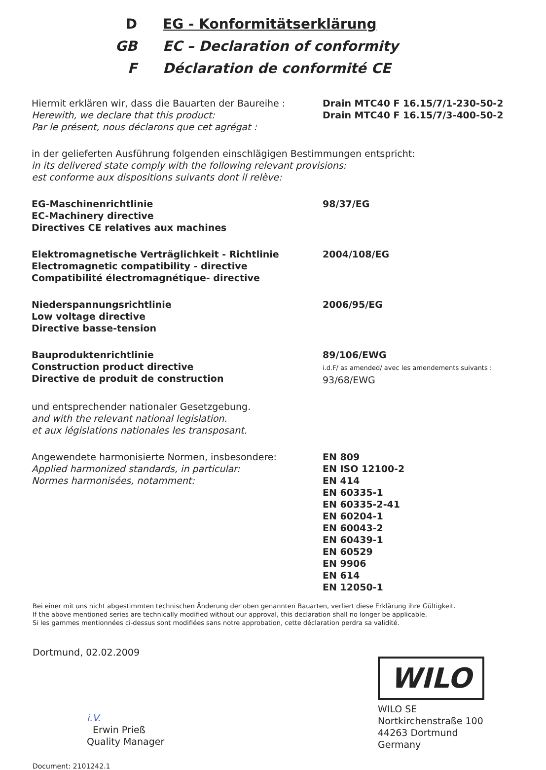D EG - Konformitätserklärung
GB EC – Declaration of conformity
F Déclaration de conformité CE
Hiermit erklären wir, dass die Bauarten der Baureihe :
Herewith, we declare that this product:
Par le présent, nous déclarons que cet agrégat :
Drain MTC40 F 16.15/7/1-230-50-2
Drain MTC40 F 16.15/7/3-400-50-2
in der gelieferten Ausführung folgenden einschlägigen Bestimmungen entspricht:
in its delivered state comply with the following relevant provisions:
est conforme aux dispositions suivants dont il relève:
EG-Maschinenrichtlinie
EC-Machinery directive
Directives CE relatives aux machines
98/37/EG
Elektromagnetische Verträglichkeit - Richtlinie
Electromagnetic compatibility - directive
Compatibilité électromagnétique- directive
2004/108/EG
Niederspannungsrichtlinie
Low voltage directive
Directive basse-tension
2006/95/EG
Bauproduktenrichtlinie
Construction product directive
Directive de produit de construction
89/106/EWG
i.d.F/ as amended/ avec les amendements suivants :
93/68/EWG
und entsprechender nationaler Gesetzgebung.
and with the relevant national legislation.
et aux législations nationales les transposant.
Angewendete harmonisierte Normen, insbesondere:
Applied harmonized standards, in particular:
Normes harmonisées, notamment:
EN 809
EN ISO 12100-2
EN 414
EN 60335-1
EN 60335-2-41
EN 60204-1
EN 60043-2
EN 60439-1
EN 60529
EN 9906
EN 614
EN 12050-1
Bei einer mit uns nicht abgestimmten technischen Änderung der oben genannten Bauarten, verliert diese Erklärung ihre Gültigkeit.
If the above mentioned series are technically modified without our approval, this declaration shall no longer be applicable.
Si les gammes mentionnées ci-dessus sont modifiées sans notre approbation, cette déclaration perdra sa validité.
Dortmund, 02.02.2009
i.V.
Erwin Prieß
Quality Manager
Document: 2101242.1
WILO
WILO SE
Nortkirchenstraße 100
44263 Dortmund
Germany